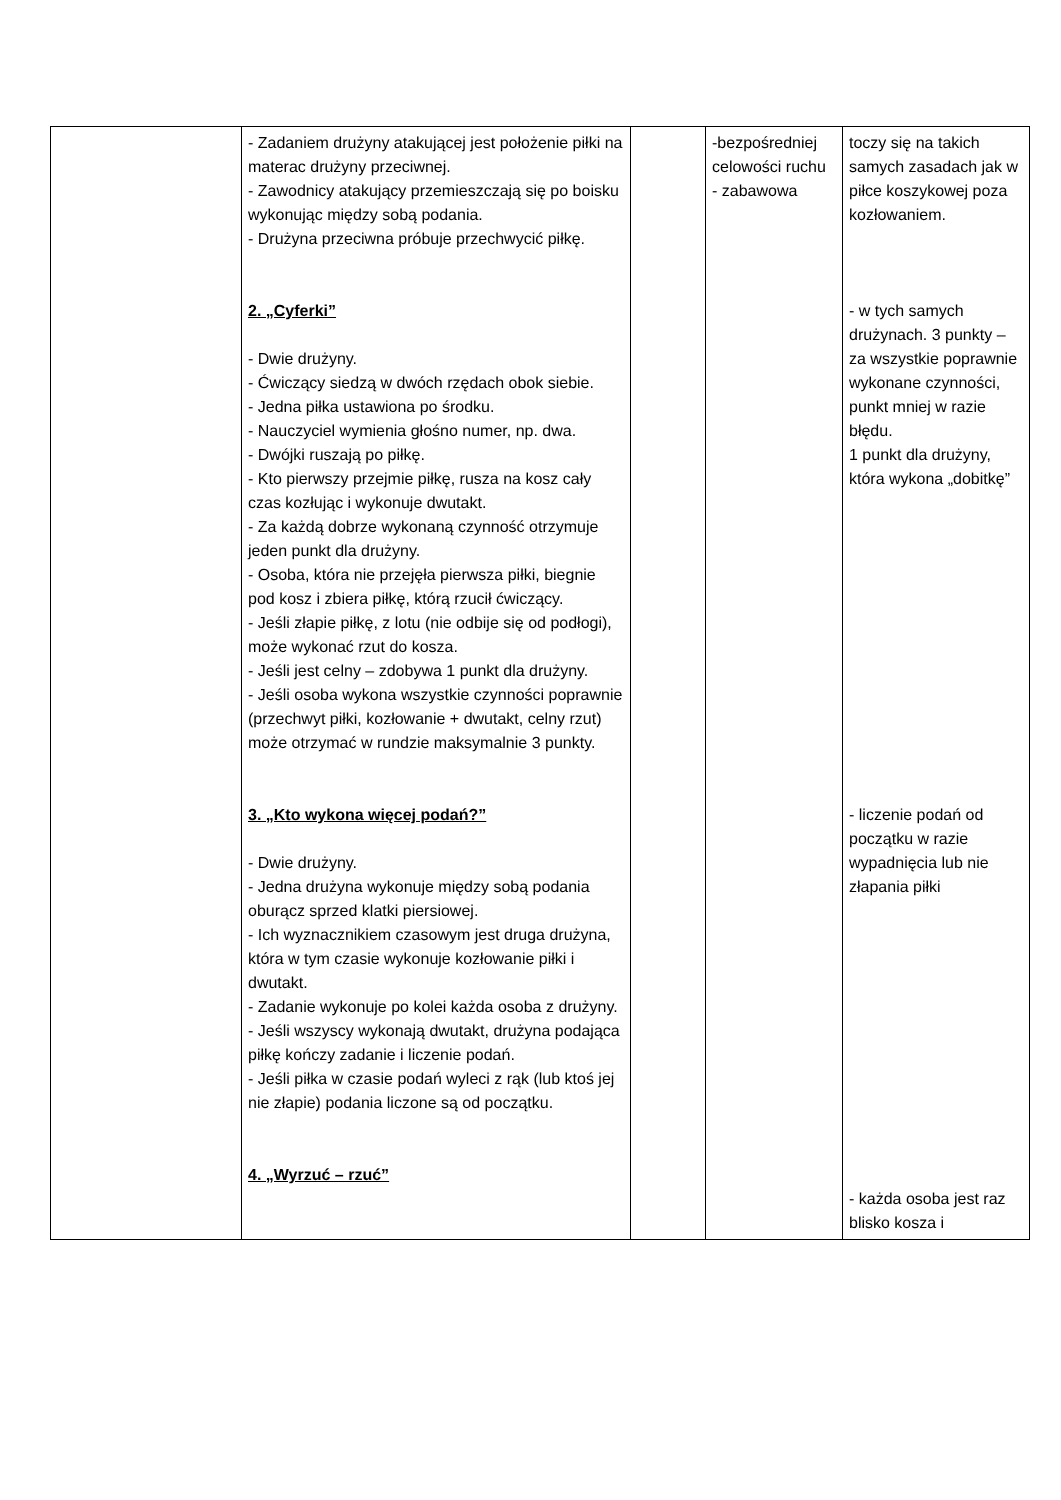| | - Zadaniem drużyny atakującej jest położenie piłki na materac drużyny przeciwnej. - Zawodnicy atakujący przemieszczają się po boisku wykonując między sobą podania. - Drużyna przeciwna próbuje przechwycić piłkę. 2. „Cyferki” - Dwie drużyny. - Ćwiczący siedzą w dwóch rzędach obok siebie. - Jedna piłka ustawiona po środku. - Nauczyciel wymienia głośno numer, np. dwa. - Dwójki ruszają po piłkę. - Kto pierwszy przejmie piłkę, rusza na kosz cały czas kozłując i wykonuje dwutakt. - Za każdą dobrze wykonaną czynność otrzymuje jeden punkt dla drużyny. - Osoba, która nie przejęła pierwsza piłki, biegnie pod kosz i zbiera piłkę, którą rzucił ćwiczący. - Jeśli złapie piłkę, z lotu (nie odbije się od podłogi), może wykonać rzut do kosza. - Jeśli jest celny – zdobywa 1 punkt dla drużyny. - Jeśli osoba wykona wszystkie czynności poprawnie (przechwyt piłki, kozłowanie + dwutakt, celny rzut) może otrzymać w rundzie maksymalnie 3 punkty. 3. „Kto wykona więcej podań?” - Dwie drużyny. - Jedna drużyna wykonuje między sobą podania oburącz sprzed klatki piersiowej. - Ich wyznacznikiem czasowym jest druga drużyna, która w tym czasie wykonuje kozłowanie piłki i dwutakt. - Zadanie wykonuje po kolei każda osoba z drużyny. - Jeśli wszyscy wykonają dwutakt, drużyna podająca piłkę kończy zadanie i liczenie podań. - Jeśli piłka w czasie podań wyleci z rąk (lub ktoś jej nie złapie) podania liczone są od początku. 4. „Wyrzuć – rzuć” | | -bezpośredniej celowości ruchu - zabawowa | toczy się na takich samych zasadach jak w piłce koszykowej poza kozłowaniem. - w tych samych drużynach. 3 punkty – za wszystkie poprawnie wykonane czynności, punkt mniej w razie błędu. 1 punkt dla drużyny, która wykona „dobitkę” - liczenie podań od początku w razie wypadnięcia lub nie złapania piłki - każda osoba jest raz blisko kosza i |